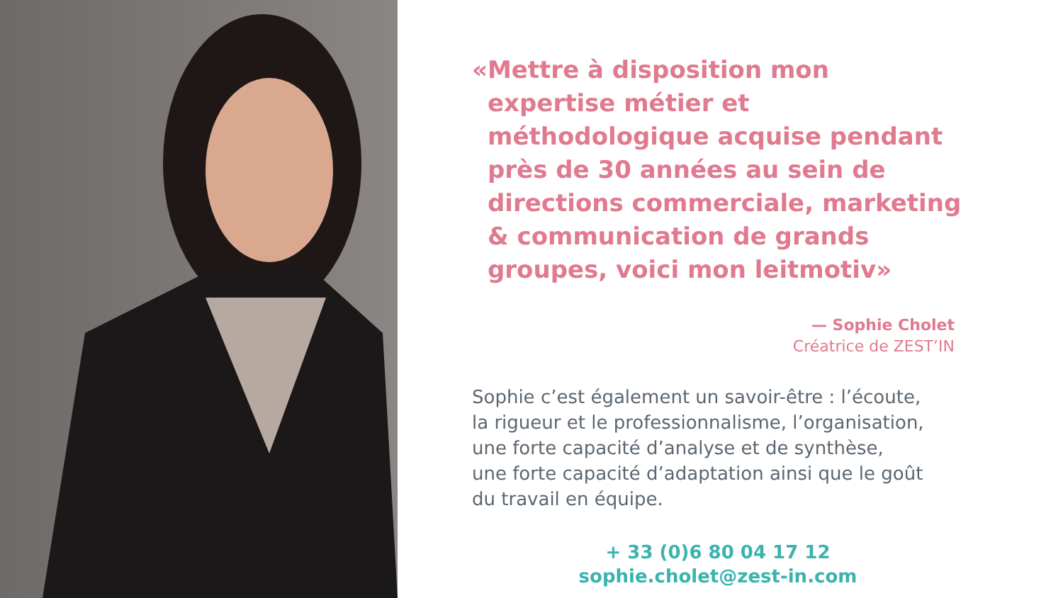«Mettre à disposition mon expertise métier et méthodologique acquise pendant près de 30 années au sein de directions commerciale, marketing & communication de grands groupes, voici mon leitmotiv»
— Sophie Cholet
Créatrice de ZEST’IN
Sophie c’est également un savoir-être : l’écoute,
la rigueur et le professionnalisme, l’organisation,
une forte capacité d’analyse et de synthèse,
une forte capacité d’adaptation ainsi que le goût
du travail en équipe.
+ 33 (0)6 80 04 17 12
sophie.cholet@zest-in.com